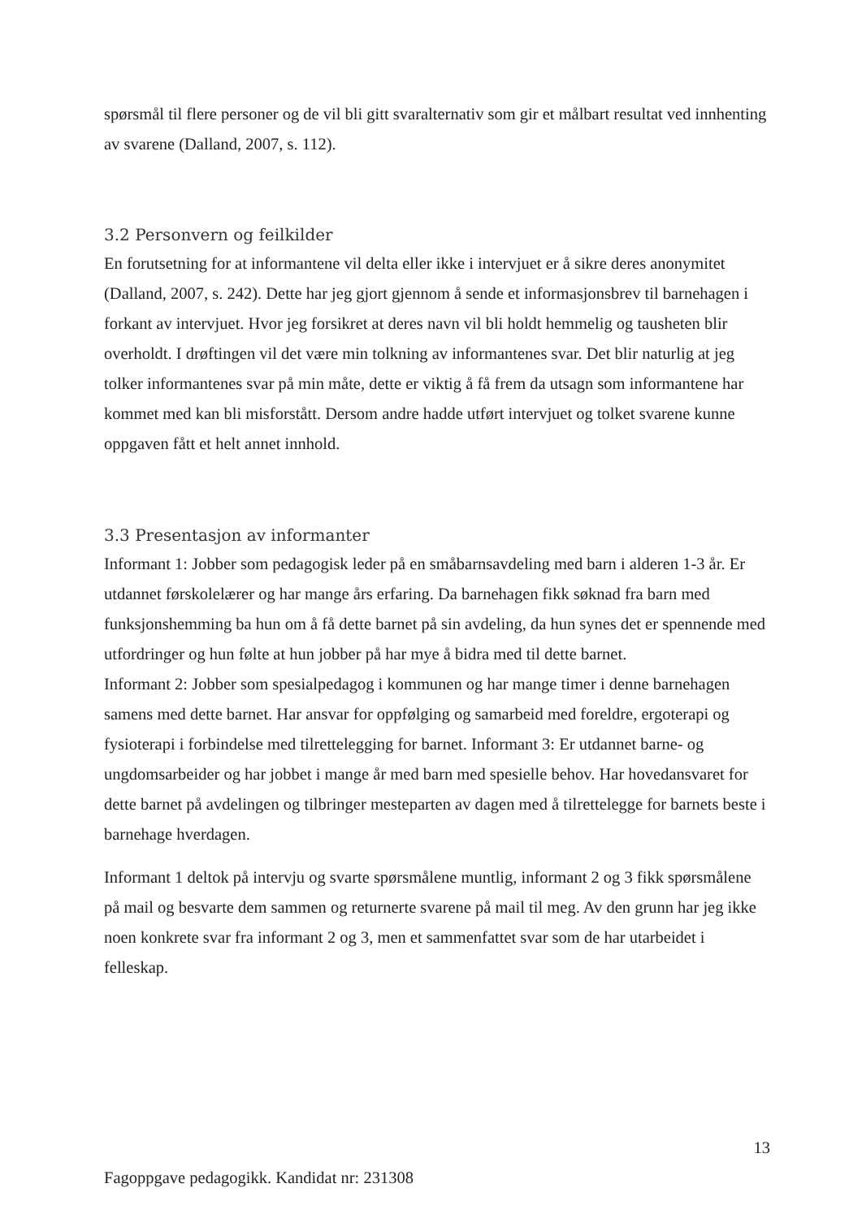spørsmål til flere personer og de vil bli gitt svaralternativ som gir et målbart resultat ved innhenting av svarene (Dalland, 2007, s. 112).
3.2 Personvern og feilkilder
En forutsetning for at informantene vil delta eller ikke i intervjuet er å sikre deres anonymitet (Dalland, 2007, s. 242). Dette har jeg gjort gjennom å sende et informasjonsbrev til barnehagen i forkant av intervjuet. Hvor jeg forsikret at deres navn vil bli holdt hemmelig og tausheten blir overholdt. I drøftingen vil det være min tolkning av informantenes svar. Det blir naturlig at jeg tolker informantenes svar på min måte, dette er viktig å få frem da utsagn som informantene har kommet med kan bli misforstått. Dersom andre hadde utført intervjuet og tolket svarene kunne oppgaven fått et helt annet innhold.
3.3 Presentasjon av informanter
Informant 1: Jobber som pedagogisk leder på en småbarnsavdeling med barn i alderen 1-3 år. Er utdannet førskolelærer og har mange års erfaring. Da barnehagen fikk søknad fra barn med funksjonshemming ba hun om å få dette barnet på sin avdeling, da hun synes det er spennende med utfordringer og hun følte at hun jobber på har mye å bidra med til dette barnet.
Informant 2: Jobber som spesialpedagog i kommunen og har mange timer i denne barnehagen samens med dette barnet. Har ansvar for oppfølging og samarbeid med foreldre, ergoterapi og fysioterapi i forbindelse med tilrettelegging for barnet. Informant 3: Er utdannet barne- og ungdomsarbeider og har jobbet i mange år med barn med spesielle behov. Har hovedansvaret for dette barnet på avdelingen og tilbringer mesteparten av dagen med å tilrettelegge for barnets beste i barnehage hverdagen.
Informant 1 deltok på intervju og svarte spørsmålene muntlig, informant 2 og 3 fikk spørsmålene på mail og besvarte dem sammen og returnerte svarene på mail til meg. Av den grunn har jeg ikke noen konkrete svar fra informant 2 og 3, men et sammenfattet svar som de har utarbeidet i felleskap.
13
Fagoppgave pedagogikk. Kandidat nr: 231308